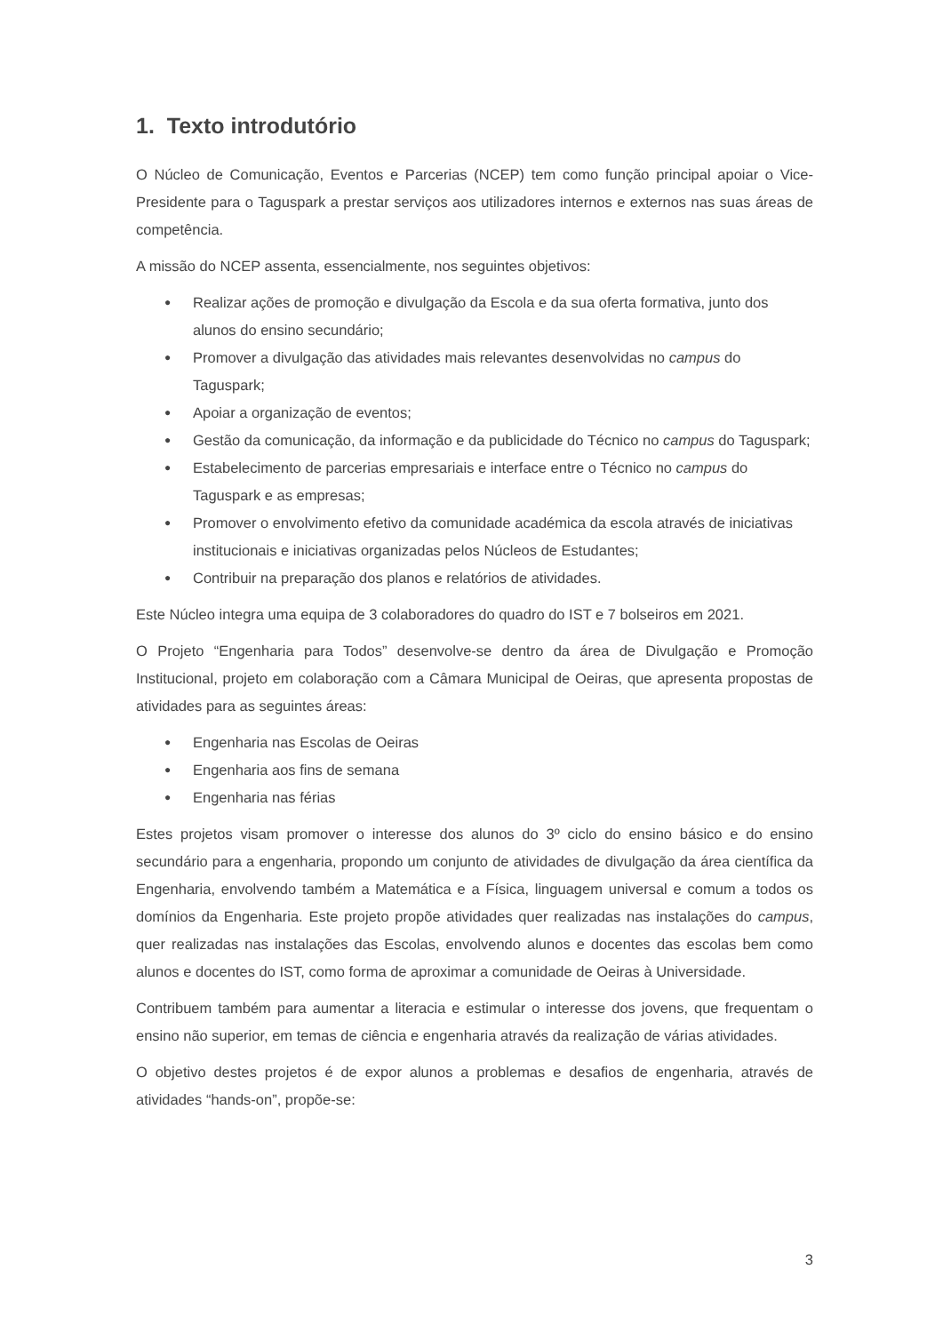1. Texto introdutório
O Núcleo de Comunicação, Eventos e Parcerias (NCEP) tem como função principal apoiar o Vice-Presidente para o Taguspark a prestar serviços aos utilizadores internos e externos nas suas áreas de competência.
A missão do NCEP assenta, essencialmente, nos seguintes objetivos:
● Realizar ações de promoção e divulgação da Escola e da sua oferta formativa, junto dos alunos do ensino secundário;
● Promover a divulgação das atividades mais relevantes desenvolvidas no campus do Taguspark;
● Apoiar a organização de eventos;
● Gestão da comunicação, da informação e da publicidade do Técnico no campus do Taguspark;
● Estabelecimento de parcerias empresariais e interface entre o Técnico no campus do Taguspark e as empresas;
● Promover o envolvimento efetivo da comunidade académica da escola através de iniciativas institucionais e iniciativas organizadas pelos Núcleos de Estudantes;
● Contribuir na preparação dos planos e relatórios de atividades.
Este Núcleo integra uma equipa de 3 colaboradores do quadro do IST e 7 bolseiros em 2021.
O Projeto “Engenharia para Todos” desenvolve-se dentro da área de Divulgação e Promoção Institucional, projeto em colaboração com a Câmara Municipal de Oeiras, que apresenta propostas de atividades para as seguintes áreas:
● Engenharia nas Escolas de Oeiras
● Engenharia aos fins de semana
● Engenharia nas férias
Estes projetos visam promover o interesse dos alunos do 3º ciclo do ensino básico e do ensino secundário para a engenharia, propondo um conjunto de atividades de divulgação da área científica da Engenharia, envolvendo também a Matemática e a Física, linguagem universal e comum a todos os domínios da Engenharia. Este projeto propõe atividades quer realizadas nas instalações do campus, quer realizadas nas instalações das Escolas, envolvendo alunos e docentes das escolas bem como alunos e docentes do IST, como forma de aproximar a comunidade de Oeiras à Universidade.
Contribuem também para aumentar a literacia e estimular o interesse dos jovens, que frequentam o ensino não superior, em temas de ciência e engenharia através da realização de várias atividades.
O objetivo destes projetos é de expor alunos a problemas e desafios de engenharia, através de atividades “hands-on”, propõe-se:
3